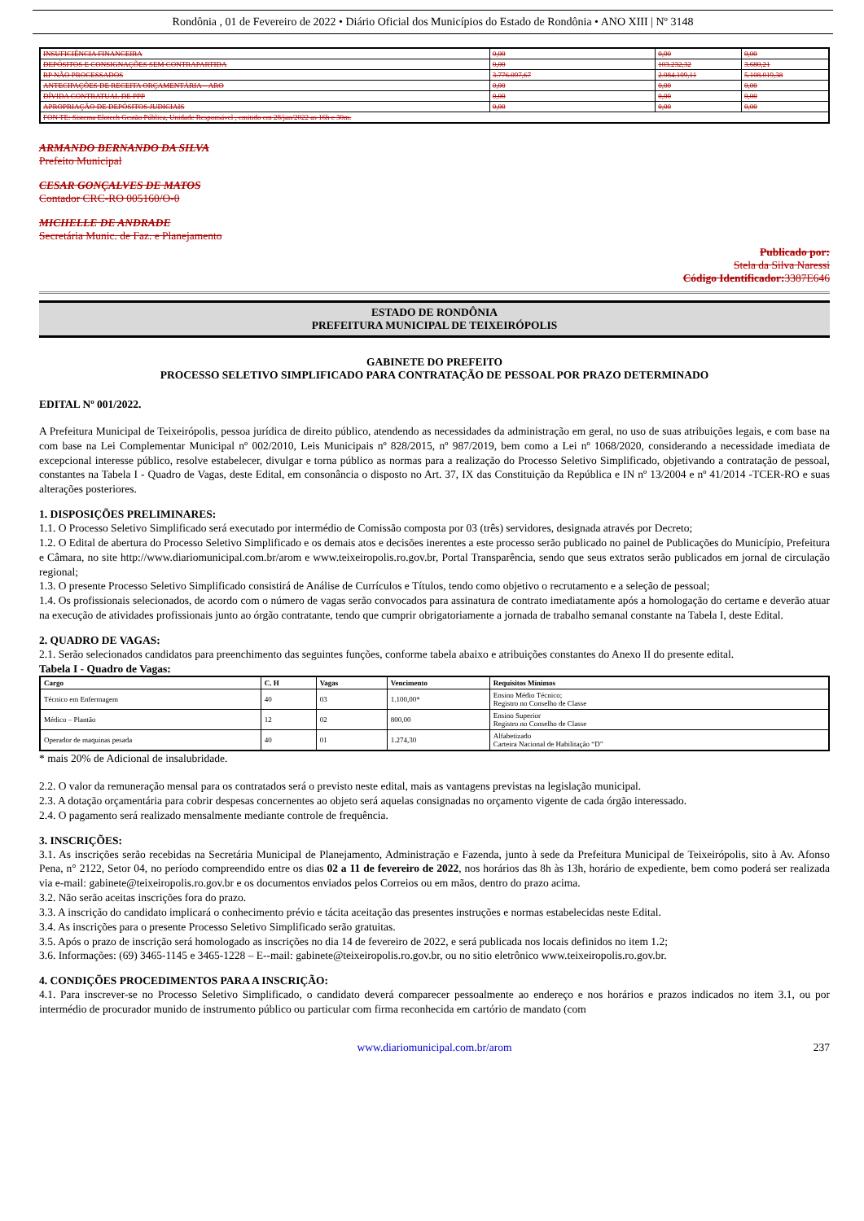Rondônia , 01 de Fevereiro de 2022 • Diário Oficial dos Municípios do Estado de Rondônia • ANO XIII | Nº 3148
| INSUFICIÊNCIA FINANCEIRA | 0,00 | 0,00 | 0,00 |
| DEPÓSITOS E CONSIGNAÇÕES SEM CONTRAPARTIDA | 0,00 | 103.232,32 | 3.680,21 |
| RP NÃO PROCESSADOS | 3.776.097,67 | 2.084.109,11 | 5.108.019,38 |
| ANTECIPAÇÕES DE RECEITA ORÇAMENTÁRIA – ARO | 0,00 | 0,00 | 0,00 |
| DÍVIDA CONTRATUAL DE PPP | 0,00 | 0,00 | 0,00 |
| APROPRIAÇÃO DE DEPÓSITOS JUDICIAIS | 0,00 | 0,00 | 0,00 |
| FON TE: Sistema Elotech Gestão Pública, Unidade Responsável , emitido em 28/jan/2022 as 16h e 30m. | | | |
ARMANDO BERNANDO DA SILVA
Prefeito Municipal
CESAR GONÇALVES DE MATOS
Contador CRC-RO 005160/O-0
MICHELLE DE ANDRADE
Secretária Munic. de Faz. e Planejamento
Publicado por:
Stela da Silva Naressi
Código Identificador: 3387E646
ESTADO DE RONDÔNIA
PREFEITURA MUNICIPAL DE TEIXEIRÓPOLIS
GABINETE DO PREFEITO
PROCESSO SELETIVO SIMPLIFICADO PARA CONTRATAÇÃO DE PESSOAL POR PRAZO DETERMINADO
EDITAL Nº 001/2022.
A Prefeitura Municipal de Teixeirópolis, pessoa jurídica de direito público, atendendo as necessidades da administração em geral, no uso de suas atribuições legais, e com base na com base na Lei Complementar Municipal nº 002/2010, Leis Municipais nº 828/2015, nº 987/2019, bem como a Lei nº 1068/2020, considerando a necessidade imediata de excepcional interesse público, resolve estabelecer, divulgar e torna público as normas para a realização do Processo Seletivo Simplificado, objetivando a contratação de pessoal, constantes na Tabela I - Quadro de Vagas, deste Edital, em consonância o disposto no Art. 37, IX das Constituição da República e IN nº 13/2004 e nº 41/2014 -TCER-RO e suas alterações posteriores.
1. DISPOSIÇÕES PRELIMINARES:
1.1. O Processo Seletivo Simplificado será executado por intermédio de Comissão composta por 03 (três) servidores, designada através por Decreto;
1.2. O Edital de abertura do Processo Seletivo Simplificado e os demais atos e decisões inerentes a este processo serão publicado no painel de Publicações do Município, Prefeitura e Câmara, no site http://www.diariomunicipal.com.br/arom e www.teixeiropolis.ro.gov.br, Portal Transparência, sendo que seus extratos serão publicados em jornal de circulação regional;
1.3. O presente Processo Seletivo Simplificado consistirá de Análise de Currículos e Títulos, tendo como objetivo o recrutamento e a seleção de pessoal;
1.4. Os profissionais selecionados, de acordo com o número de vagas serão convocados para assinatura de contrato imediatamente após a homologação do certame e deverão atuar na execução de atividades profissionais junto ao órgão contratante, tendo que cumprir obrigatoriamente a jornada de trabalho semanal constante na Tabela I, deste Edital.
2. QUADRO DE VAGAS:
2.1. Serão selecionados candidatos para preenchimento das seguintes funções, conforme tabela abaixo e atribuições constantes do Anexo II do presente edital.
Tabela I - Quadro de Vagas:
| Cargo | C. H | Vagas | Vencimento | Requisitos Mínimos |
| --- | --- | --- | --- | --- |
| Técnico em Enfermagem | 40 | 03 | 1.100,00* | Ensino Médio Técnico; Registro no Conselho de Classe |
| Médico – Plantão | 12 | 02 | 800,00 | Ensino Superior Registro no Conselho de Classe |
| Operador de maquinas pesada | 40 | 01 | 1.274,30 | Alfabetizado Carteira Nacional de Habilitação “D” |
* mais 20% de Adicional de insalubridade.
2.2. O valor da remuneração mensal para os contratados será o previsto neste edital, mais as vantagens previstas na legislação municipal.
2.3. A dotação orçamentária para cobrir despesas concernentes ao objeto será aquelas consignadas no orçamento vigente de cada órgão interessado.
2.4. O pagamento será realizado mensalmente mediante controle de frequência.
3. INSCRIÇÕES:
3.1. As inscrições serão recebidas na Secretária Municipal de Planejamento, Administração e Fazenda, junto à sede da Prefeitura Municipal de Teixeirópolis, sito à Av. Afonso Pena, n° 2122, Setor 04, no período compreendido entre os dias 02 a 11 de fevereiro de 2022, nos horários das 8h às 13h, horário de expediente, bem como poderá ser realizada via e-mail: gabinete@teixeiropolis.ro.gov.br e os documentos enviados pelos Correios ou em mãos, dentro do prazo acima.
3.2. Não serão aceitas inscrições fora do prazo.
3.3. A inscrição do candidato implicará o conhecimento prévio e tácita aceitação das presentes instruções e normas estabelecidas neste Edital.
3.4. As inscrições para o presente Processo Seletivo Simplificado serão gratuitas.
3.5. Após o prazo de inscrição será homologado as inscrições no dia 14 de fevereiro de 2022, e será publicada nos locais definidos no item 1.2;
3.6. Informações: (69) 3465-1145 e 3465-1228 – E--mail: gabinete@teixeiropolis.ro.gov.br, ou no sitio eletrônico www.teixeiropolis.ro.gov.br.
4. CONDIÇÕES PROCEDIMENTOS PARA A INSCRIÇÃO:
4.1. Para inscrever-se no Processo Seletivo Simplificado, o candidato deverá comparecer pessoalmente ao endereço e nos horários e prazos indicados no item 3.1, ou por intermédio de procurador munido de instrumento público ou particular com firma reconhecida em cartório de mandato (com
www.diariomunicipal.com.br/arom 237